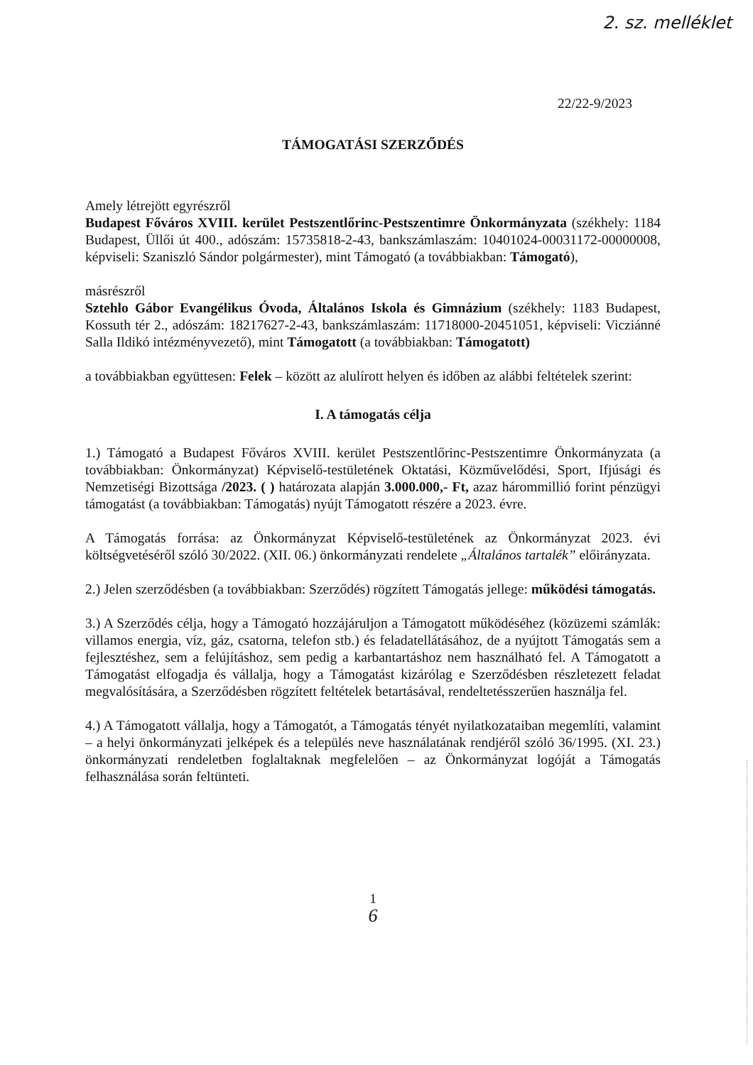2. sz. melléklet
22/22-9/2023
TÁMOGATÁSI SZERZŐDÉS
Amely létrejött egyrészről
Budapest Főváros XVIII. kerület Pestszentlőrinc-Pestszentimre Önkormányzata (székhely: 1184 Budapest, Üllői út 400., adószám: 15735818-2-43, bankszámlaszám: 10401024-00031172-00000008, képviseli: Szaniszló Sándor polgármester), mint Támogató (a továbbiakban: Támogató),
másrészről
Sztehlo Gábor Evangélikus Óvoda, Általános Iskola és Gimnázium (székhely: 1183 Budapest, Kossuth tér 2., adószám: 18217627-2-43, bankszámlaszám: 11718000-20451051, képviseli: Vicziánné Salla Ildikó intézményvezető), mint Támogatott (a továbbiakban: Támogatott)
a továbbiakban együttesen: Felek – között az alulírott helyen és időben az alábbi feltételek szerint:
I. A támogatás célja
1.) Támogató a Budapest Főváros XVIII. kerület Pestszentlőrinc-Pestszentimre Önkormányzata (a továbbiakban: Önkormányzat) Képviselő-testületének Oktatási, Közművelődési, Sport, Ifjúsági és Nemzetiségi Bizottsága /2023. ( ) határozata alapján 3.000.000,- Ft, azaz hárommillió forint pénzügyi támogatást (a továbbiakban: Támogatás) nyújt Támogatott részére a 2023. évre.
A Támogatás forrása: az Önkormányzat Képviselő-testületének az Önkormányzat 2023. évi költségvetéséről szóló 30/2022. (XII. 06.) önkormányzati rendelete „Általános tartalék” előirányzata.
2.) Jelen szerződésben (a továbbiakban: Szerződés) rögzített Támogatás jellege: működési támogatás.
3.) A Szerződés célja, hogy a Támogató hozzájáruljon a Támogatott működéséhez (közüzemi számlák: villamos energia, víz, gáz, csatorna, telefon stb.) és feladatellátásához, de a nyújtott Támogatás sem a fejlesztéshez, sem a felújításhoz, sem pedig a karbantartáshoz nem használható fel. A Támogatott a Támogatást elfogadja és vállalja, hogy a Támogatást kizárólag e Szerződésben részletezett feladat megvalósítására, a Szerződésben rögzített feltételek betartásával, rendeltetésszerűen használja fel.
4.) A Támogatott vállalja, hogy a Támogatót, a Támogatás tényét nyilatkozataiban megemlíti, valamint – a helyi önkormányzati jelképek és a település neve használatának rendjéről szóló 36/1995. (XI. 23.) önkormányzati rendeletben foglaltaknak megfelelően – az Önkormányzat logóját a Támogatás felhasználása során feltünteti.
1
6